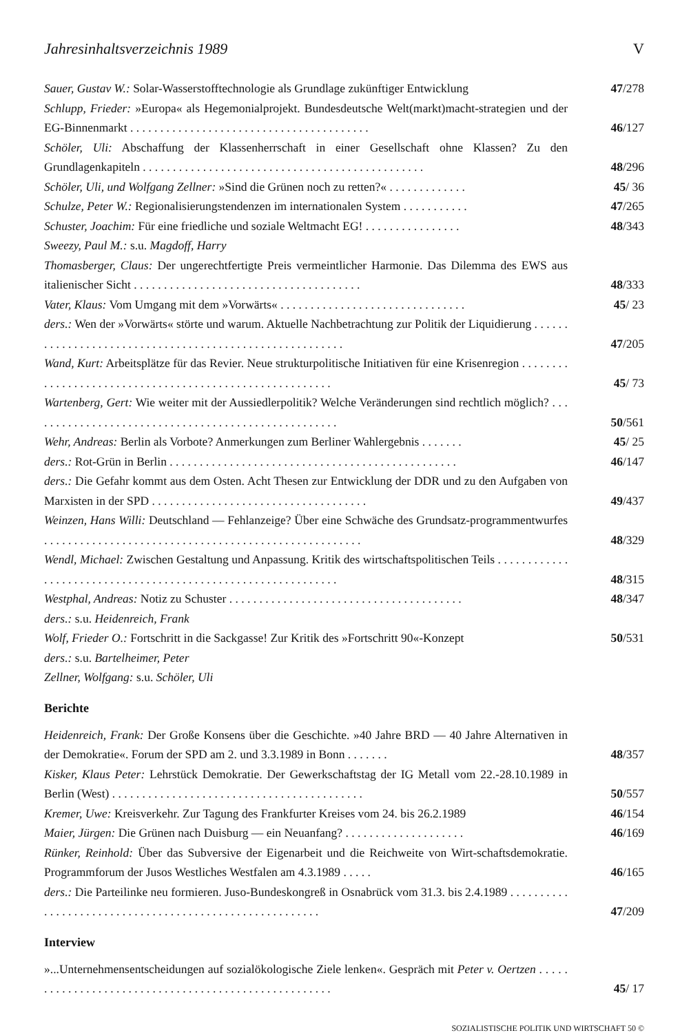Jahresinhaltsverzeichnis 1989 V
Sauer, Gustav W.: Solar-Wasserstofftechnologie als Grundlage zukünftiger Entwicklung
47/278
Schlupp, Frieder: »Europa« als Hegemonialprojekt. Bundesdeutsche Welt(markt)macht-strategien und der EG-Binnenmarkt . . . . . . . . . . . . . . . . . . . . . . . . . . . . . . . . . . . . . . . .
46/127
Schöler, Uli: Abschaffung der Klassenherrschaft in einer Gesellschaft ohne Klassen? Zu den Grundlagenkapiteln . . . . . . . . . . . . . . . . . . . . . . . . . . . . . . . . . . . . . . . . . . . . . . .
48/296
Schöler, Uli, und Wolfgang Zellner: »Sind die Grünen noch zu retten?« . . . . . . . . . . . . .
45/ 36
Schulze, Peter W.: Regionalisierungstendenzen im internationalen System . . . . . . . . . . .
47/265
Schuster, Joachim: Für eine friedliche und soziale Weltmacht EG! . . . . . . . . . . . . . . . .
48/343
Sweezy, Paul M.: s.u. Magdoff, Harry
Thomasberger, Claus: Der ungerechtfertigte Preis vermeintlicher Harmonie. Das Dilemma des EWS aus italienischer Sicht . . . . . . . . . . . . . . . . . . . . . . . . . . . . . . . . . . . . . .
48/333
Vater, Klaus: Vom Umgang mit dem »Vorwärts« . . . . . . . . . . . . . . . . . . . . . . . . . . . . . . .
45/ 23
ders.: Wen der »Vorwärts« störte und warum. Aktuelle Nachbetrachtung zur Politik der Liquidierung . . . . . . . . . . . . . . . . . . . . . . . . . . . . . . . . . . . . . . . . . . . . . . . . . . . . . . . .
47/205
Wand, Kurt: Arbeitsplätze für das Revier. Neue strukturpolitische Initiativen für eine Krisenregion . . . . . . . . . . . . . . . . . . . . . . . . . . . . . . . . . . . . . . . . . . . . . . . . . . . . . . . .
45/ 73
Wartenberg, Gert: Wie weiter mit der Aussiedlerpolitik? Welche Veränderungen sind rechtlich möglich? . . . . . . . . . . . . . . . . . . . . . . . . . . . . . . . . . . . . . . . . . . . . . . . . . . . .
50/561
Wehr, Andreas: Berlin als Vorbote? Anmerkungen zum Berliner Wahlergebnis . . . . . . .
45/ 25
ders.: Rot-Grün in Berlin . . . . . . . . . . . . . . . . . . . . . . . . . . . . . . . . . . . . . . . . . . . . . . . .
46/147
ders.: Die Gefahr kommt aus dem Osten. Acht Thesen zur Entwicklung der DDR und zu den Aufgaben von Marxisten in der SPD . . . . . . . . . . . . . . . . . . . . . . . . . . . . . . . . . . . .
49/437
Weinzen, Hans Willi: Deutschland — Fehlanzeige? Über eine Schwäche des Grundsatz-programmentwurfes . . . . . . . . . . . . . . . . . . . . . . . . . . . . . . . . . . . . . . . . . . . . . . . . . . . . .
48/329
Wendl, Michael: Zwischen Gestaltung und Anpassung. Kritik des wirtschaftspolitischen Teils . . . . . . . . . . . . . . . . . . . . . . . . . . . . . . . . . . . . . . . . . . . . . . . . . . . . . . . . . . . . .
48/315
Westphal, Andreas: Notiz zu Schuster . . . . . . . . . . . . . . . . . . . . . . . . . . . . . . . . . . . . . . .
48/347
ders.: s.u. Heidenreich, Frank
Wolf, Frieder O.: Fortschritt in die Sackgasse! Zur Kritik des »Fortschritt 90«-Konzept
50/531
ders.: s.u. Bartelheimer, Peter
Zellner, Wolfgang: s.u. Schöler, Uli
Berichte
Heidenreich, Frank: Der Große Konsens über die Geschichte. »40 Jahre BRD — 40 Jahre Alternativen in der Demokratie«. Forum der SPD am 2. und 3.3.1989 in Bonn . . . . . . .
48/357
Kisker, Klaus Peter: Lehrstück Demokratie. Der Gewerkschaftstag der IG Metall vom 22.-28.10.1989 in Berlin (West) . . . . . . . . . . . . . . . . . . . . . . . . . . . . . . . . . . . . . . . . . .
50/557
Kremer, Uwe: Kreisverkehr. Zur Tagung des Frankfurter Kreises vom 24. bis 26.2.1989
46/154
Maier, Jürgen: Die Grünen nach Duisburg — ein Neuanfang? . . . . . . . . . . . . . . . . . . . .
46/169
Rünker, Reinhold: Über das Subversive der Eigenarbeit und die Reichweite von Wirt-schaftsdemokratie. Programmforum der Jusos Westliches Westfalen am 4.3.1989 . . . . .
46/165
ders.: Die Parteilinke neu formieren. Juso-Bundeskongreß in Osnabrück vom 31.3. bis 2.4.1989 . . . . . . . . . . . . . . . . . . . . . . . . . . . . . . . . . . . . . . . . . . . . . . . . . . . . . . . .
47/209
Interview
»...Unternehmensentscheidungen auf sozialökologische Ziele lenken«. Gespräch mit Peter v. Oertzen . . . . . . . . . . . . . . . . . . . . . . . . . . . . . . . . . . . . . . . . . . . . . . . . . . . . .
45/ 17
SOZIALISTISCHE POLITIK UND WIRTSCHAFT 50 ©